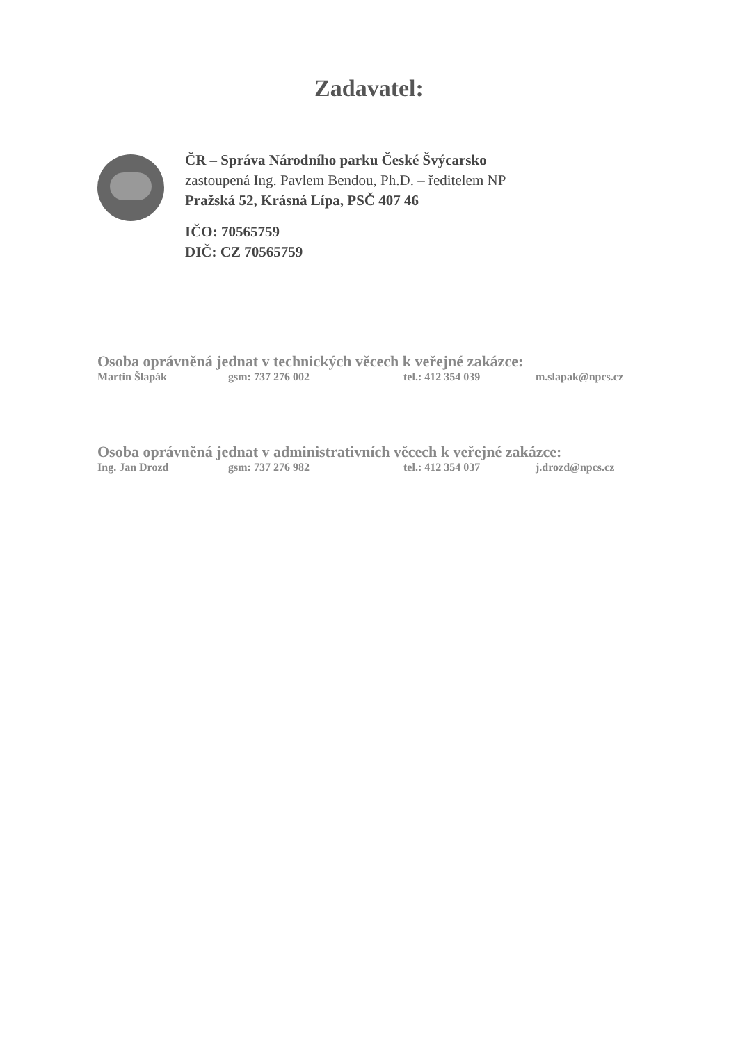Zadavatel:
ČR – Správa Národního parku České Švýcarsko
zastoupená Ing. Pavlem Bendou, Ph.D. – ředitelem NP
Pražská 52, Krásná Lípa, PSČ 407 46
IČO: 70565759
DIČ: CZ 70565759
Osoba oprávněná jednat v technických věcech k veřejné zakázce:
Martin Šlapák gsm: 737 276 002 tel.: 412 354 039 m.slapak@npcs.cz
Osoba oprávněná jednat v administrativních věcech k veřejné zakázce:
Ing. Jan Drozd gsm: 737 276 982 tel.: 412 354 037 j.drozd@npcs.cz